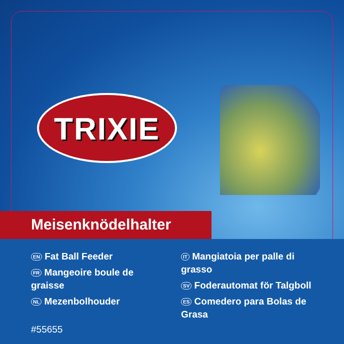TRIXIE
Meisenknödelhalter
EN Fat Ball Feeder
FR Mangeoire boule de graisse
NL Mezenbolhouder
#55655
IT Mangiatoia per palle di grasso
SV Foderautomat för Talgboll
ES Comedero para Bolas de Grasa